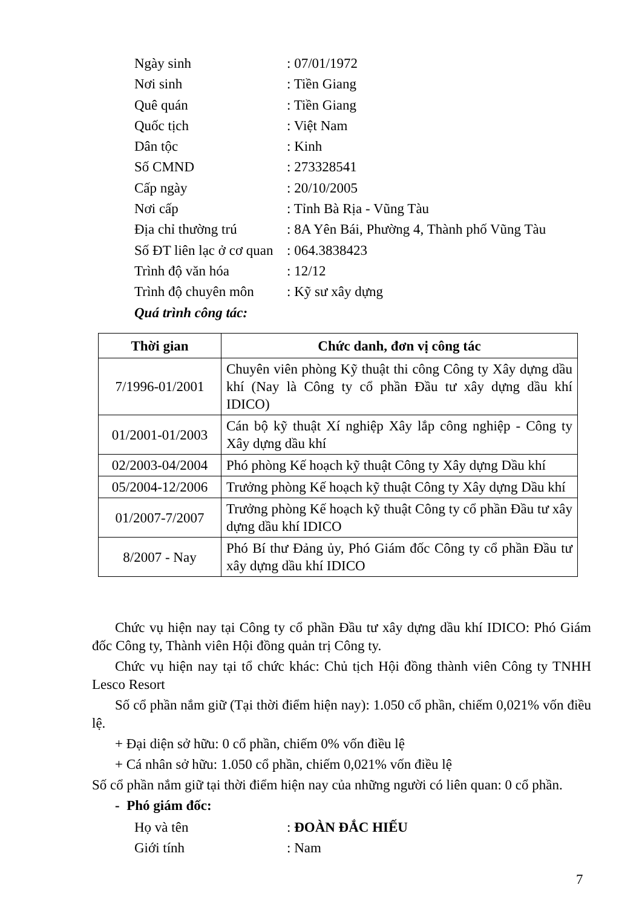Ngày sinh: 07/01/1972
Nơi sinh: Tiền Giang
Quê quán: Tiền Giang
Quốc tịch: Việt Nam
Dân tộc: Kinh
Số CMND: 273328541
Cấp ngày: 20/10/2005
Nơi cấp: Tỉnh Bà Rịa - Vũng Tàu
Địa chỉ thường trú: 8A Yên Bái, Phường 4, Thành phố Vũng Tàu
Số ĐT liên lạc ở cơ quan: 064.3838423
Trình độ văn hóa: 12/12
Trình độ chuyên môn: Kỹ sư xây dựng
Quá trình công tác:
| Thời gian | Chức danh, đơn vị công tác |
| --- | --- |
| 7/1996-01/2001 | Chuyên viên phòng Kỹ thuật thi công Công ty Xây dựng dầu khí (Nay là Công ty cổ phần Đầu tư xây dựng dầu khí IDICO) |
| 01/2001-01/2003 | Cán bộ kỹ thuật Xí nghiệp Xây lắp công nghiệp - Công ty Xây dựng dầu khí |
| 02/2003-04/2004 | Phó phòng Kế hoạch kỹ thuật Công ty Xây dựng Dầu khí |
| 05/2004-12/2006 | Trưởng phòng Kế hoạch kỹ thuật Công ty Xây dựng Dầu khí |
| 01/2007-7/2007 | Trưởng phòng Kế hoạch kỹ thuật Công ty cổ phần Đầu tư xây dựng dầu khí IDICO |
| 8/2007 - Nay | Phó Bí thư Đảng ủy, Phó Giám đốc Công ty cổ phần Đầu tư xây dựng dầu khí IDICO |
Chức vụ hiện nay tại Công ty cổ phần Đầu tư xây dựng dầu khí IDICO: Phó Giám đốc Công ty, Thành viên Hội đồng quản trị Công ty.
Chức vụ hiện nay tại tổ chức khác: Chủ tịch Hội đồng thành viên Công ty TNHH Lesco Resort
Số cổ phần nắm giữ (Tại thời điểm hiện nay): 1.050 cổ phần, chiếm 0,021% vốn điều lệ.
+ Đại diện sở hữu: 0 cổ phần, chiếm 0% vốn điều lệ
+ Cá nhân sở hữu: 1.050 cổ phần, chiếm 0,021% vốn điều lệ
Số cổ phần nắm giữ tại thời điểm hiện nay của những người có liên quan: 0 cổ phần.
- Phó giám đốc:
Họ và tên: ĐOÀN ĐẮC HIẾU
Giới tính: Nam
7